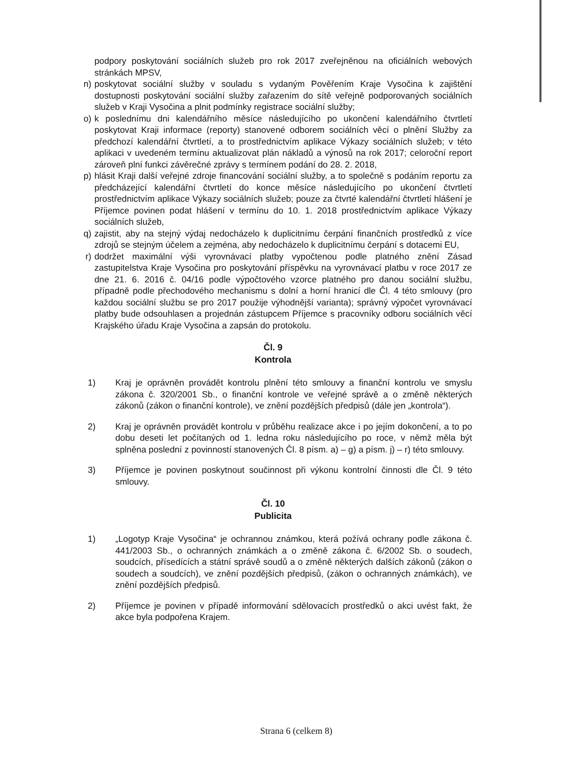podpory poskytování sociálních služeb pro rok 2017 zveřejněnou na oficiálních webových stránkách MPSV,
n) poskytovat sociální služby v souladu s vydaným Pověřením Kraje Vysočina k zajištění dostupnosti poskytování sociální služby zařazením do sítě veřejně podporovaných sociálních služeb v Kraji Vysočina a plnit podmínky registrace sociální služby;
o) k poslednímu dni kalendářního měsíce následujícího po ukončení kalendářního čtvrtletí poskytovat Kraji informace (reporty) stanovené odborem sociálních věcí o plnění Služby za předchozí kalendářní čtvrtletí, a to prostřednictvím aplikace Výkazy sociálních služeb; v této aplikaci v uvedeném termínu aktualizovat plán nákladů a výnosů na rok 2017; celoroční report zároveň plní funkci závěrečné zprávy s termínem podání do 28. 2. 2018,
p) hlásit Kraji další veřejné zdroje financování sociální služby, a to společně s podáním reportu za předcházející kalendářní čtvrtletí do konce měsíce následujícího po ukončení čtvrtletí prostřednictvím aplikace Výkazy sociálních služeb; pouze za čtvrté kalendářní čtvrtletí hlášení je Příjemce povinen podat hlášení v termínu do 10. 1. 2018 prostřednictvím aplikace Výkazy sociálních služeb,
q) zajistit, aby na stejný výdaj nedocházelo k duplicitnímu čerpání finančních prostředků z více zdrojů se stejným účelem a zejména, aby nedocházelo k duplicitnímu čerpání s dotacemi EU,
r) dodržet maximální výši vyrovnávací platby vypočtenou podle platného znění Zásad zastupitelstva Kraje Vysočina pro poskytování příspěvku na vyrovnávací platbu v roce 2017 ze dne 21. 6. 2016 č. 04/16 podle výpočtového vzorce platného pro danou sociální službu, případně podle přechodového mechanismu s dolní a horní hranicí dle Čl. 4 této smlouvy (pro každou sociální službu se pro 2017 použije výhodnější varianta); správný výpočet vyrovnávací platby bude odsouhlasen a projednán zástupcem Příjemce s pracovníky odboru sociálních věcí Krajského úřadu Kraje Vysočina a zapsán do protokolu.
Čl. 9
Kontrola
1) Kraj je oprávněn provádět kontrolu plnění této smlouvy a finanční kontrolu ve smyslu zákona č. 320/2001 Sb., o finanční kontrole ve veřejné správě a o změně některých zákonů (zákon o finanční kontrole), ve znění pozdějších předpisů (dále jen „kontrola“).
2) Kraj je oprávněn provádět kontrolu v průběhu realizace akce i po jejím dokončení, a to po dobu deseti let počítaných od 1. ledna roku následujícího po roce, v němž měla být splněna poslední z povinností stanovených Čl. 8 písm. a) – g) a písm. j) – r) této smlouvy.
3) Příjemce je povinen poskytnout součinnost při výkonu kontrolní činnosti dle Čl. 9 této smlouvy.
Čl. 10
Publicita
1) „Logotyp Kraje Vysočina“ je ochrannou známkou, která požívá ochrany podle zákona č. 441/2003 Sb., o ochranných známkách a o změně zákona č. 6/2002 Sb. o soudech, soudcích, přísedících a státní správě soudů a o změně některých dalších zákonů (zákon o soudech a soudcích), ve znění pozdějších předpisů, (zákon o ochranných známkách), ve znění pozdějších předpisů.
2) Příjemce je povinen v případě informování sdělovacích prostředků o akci uvést fakt, že akce byla podpořena Krajem.
Strana 6 (celkem 8)